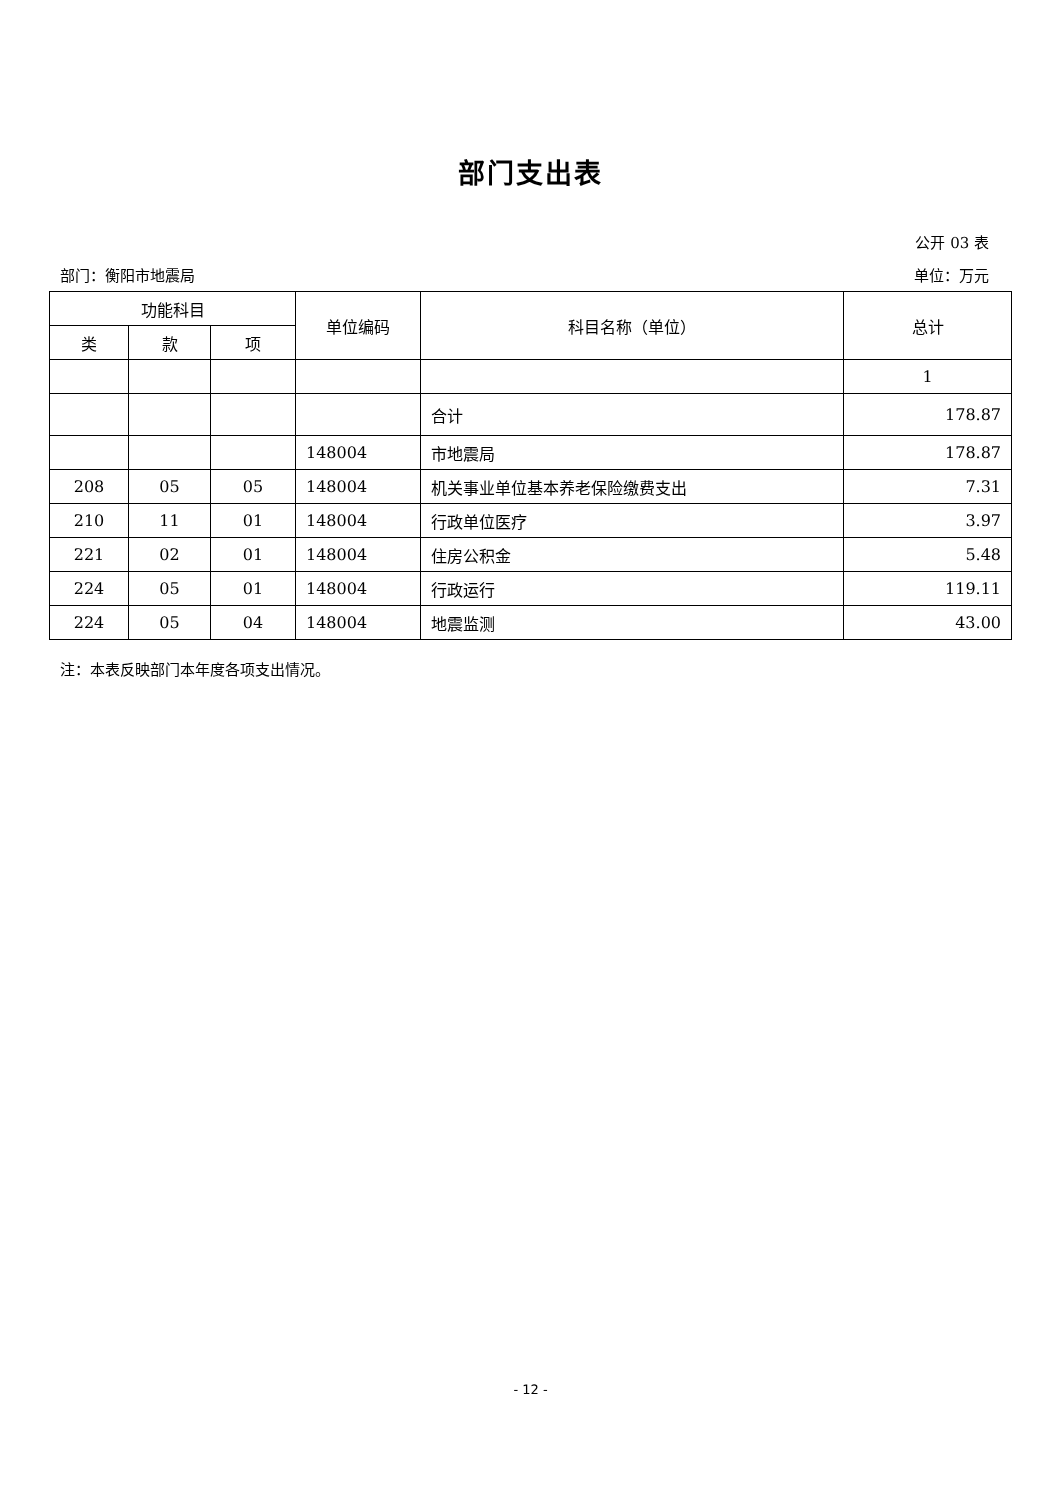部门支出表
公开 03 表
部门：衡阳市地震局 单位：万元
| 功能科目 | | | 单位编码 | 科目名称（单位） | 总计 |
| --- | --- | --- | --- | --- | --- |
| 类 | 款 | 项 | | | |
| | | | | | 1 |
| | | | | 合计 | 178.87 |
| | | | 148004 | 市地震局 | 178.87 |
| 208 | 05 | 05 | 148004 | 机关事业单位基本养老保险缴费支出 | 7.31 |
| 210 | 11 | 01 | 148004 | 行政单位医疗 | 3.97 |
| 221 | 02 | 01 | 148004 | 住房公积金 | 5.48 |
| 224 | 05 | 01 | 148004 | 行政运行 | 119.11 |
| 224 | 05 | 04 | 148004 | 地震监测 | 43.00 |
注：本表反映部门本年度各项支出情况。
- 12 -